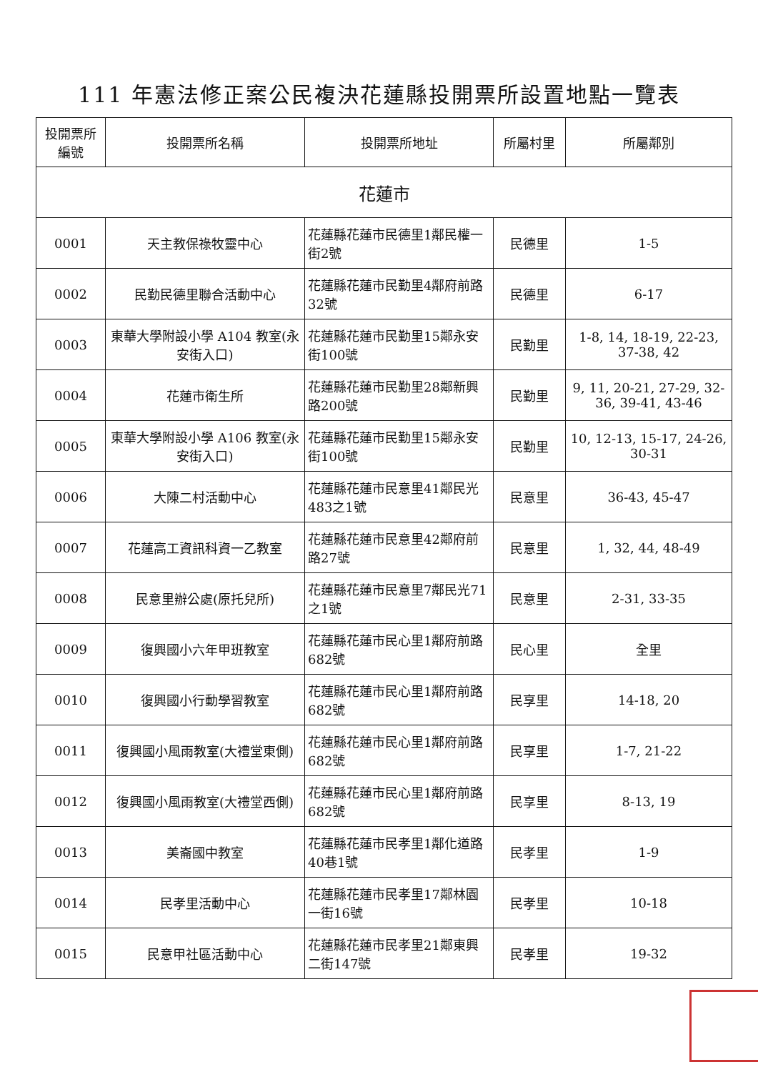111 年憲法修正案公民複決花蓮縣投開票所設置地點一覽表
| 投開票所 編號 | 投開票所名稱 | 投開票所地址 | 所屬村里 | 所屬鄰別 |
| --- | --- | --- | --- | --- |
| 花蓮市 | | | | |
| 0001 | 天主教保祿牧靈中心 | 花蓮縣花蓮市民德里1鄰民權一街2號 | 民德里 | 1-5 |
| 0002 | 民勤民德里聯合活動中心 | 花蓮縣花蓮市民勤里4鄰府前路32號 | 民德里 | 6-17 |
| 0003 | 東華大學附設小學 A104 教室(永安街入口) | 花蓮縣花蓮市民勤里15鄰永安街100號 | 民勤里 | 1-8, 14, 18-19, 22-23, 37-38, 42 |
| 0004 | 花蓮市衛生所 | 花蓮縣花蓮市民勤里28鄰新興路200號 | 民勤里 | 9, 11, 20-21, 27-29, 32-36, 39-41, 43-46 |
| 0005 | 東華大學附設小學 A106 教室(永安街入口) | 花蓮縣花蓮市民勤里15鄰永安街100號 | 民勤里 | 10, 12-13, 15-17, 24-26, 30-31 |
| 0006 | 大陳二村活動中心 | 花蓮縣花蓮市民意里41鄰民光483之1號 | 民意里 | 36-43, 45-47 |
| 0007 | 花蓮高工資訊科資一乙教室 | 花蓮縣花蓮市民意里42鄰府前路27號 | 民意里 | 1, 32, 44, 48-49 |
| 0008 | 民意里辦公處(原托兒所) | 花蓮縣花蓮市民意里7鄰民光71之1號 | 民意里 | 2-31, 33-35 |
| 0009 | 復興國小六年甲班教室 | 花蓮縣花蓮市民心里1鄰府前路682號 | 民心里 | 全里 |
| 0010 | 復興國小行動學習教室 | 花蓮縣花蓮市民心里1鄰府前路682號 | 民享里 | 14-18, 20 |
| 0011 | 復興國小風雨教室(大禮堂東側) | 花蓮縣花蓮市民心里1鄰府前路682號 | 民享里 | 1-7, 21-22 |
| 0012 | 復興國小風雨教室(大禮堂西側) | 花蓮縣花蓮市民心里1鄰府前路682號 | 民享里 | 8-13, 19 |
| 0013 | 美崙國中教室 | 花蓮縣花蓮市民孝里1鄰化道路40巷1號 | 民孝里 | 1-9 |
| 0014 | 民孝里活動中心 | 花蓮縣花蓮市民孝里17鄰林園一街16號 | 民孝里 | 10-18 |
| 0015 | 民意甲社區活動中心 | 花蓮縣花蓮市民孝里21鄰東興二街147號 | 民孝里 | 19-32 |